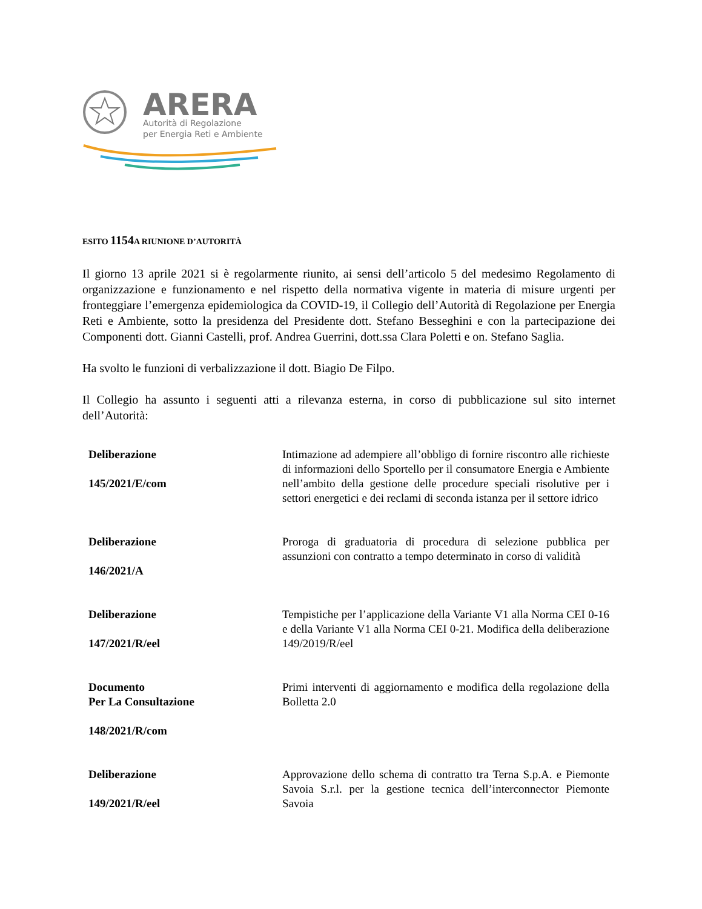ARERA
Autorità di Regolazione
per Energia Reti e Ambiente
ESITO 1154 A RIUNIONE D’AUTORITÀ
Il giorno 13 aprile 2021 si è regolarmente riunito, ai sensi dell’articolo 5 del medesimo Regolamento di organizzazione e funzionamento e nel rispetto della normativa vigente in materia di misure urgenti per fronteggiare l’emergenza epidemiologica da COVID-19, il Collegio dell’Autorità di Regolazione per Energia Reti e Ambiente, sotto la presidenza del Presidente dott. Stefano Besseghini e con la partecipazione dei Componenti dott. Gianni Castelli, prof. Andrea Guerrini, dott.ssa Clara Poletti e on. Stefano Saglia.
Ha svolto le funzioni di verbalizzazione il dott. Biagio De Filpo.
Il Collegio ha assunto i seguenti atti a rilevanza esterna, in corso di pubblicazione sul sito internet dell’Autorità:
| Deliberazione 145/2021/E/com | Intimazione ad adempiere all’obbligo di fornire riscontro alle richieste di informazioni dello Sportello per il consumatore Energia e Ambiente nell’ambito della gestione delle procedure speciali risolutive per i settori energetici e dei reclami di seconda istanza per il settore idrico |
| Deliberazione 146/2021/A | Proroga di graduatoria di procedura di selezione pubblica per assunzioni con contratto a tempo determinato in corso di validità |
| Deliberazione 147/2021/R/eel | Tempistiche per l’applicazione della Variante V1 alla Norma CEI 0-16 e della Variante V1 alla Norma CEI 0-21. Modifica della deliberazione 149/2019/R/eel |
| Documento Per La Consultazione 148/2021/R/com | Primi interventi di aggiornamento e modifica della regolazione della Bolletta 2.0 |
| Deliberazione 149/2021/R/eel | Approvazione dello schema di contratto tra Terna S.p.A. e Piemonte Savoia S.r.l. per la gestione tecnica dell’interconnector Piemonte Savoia |